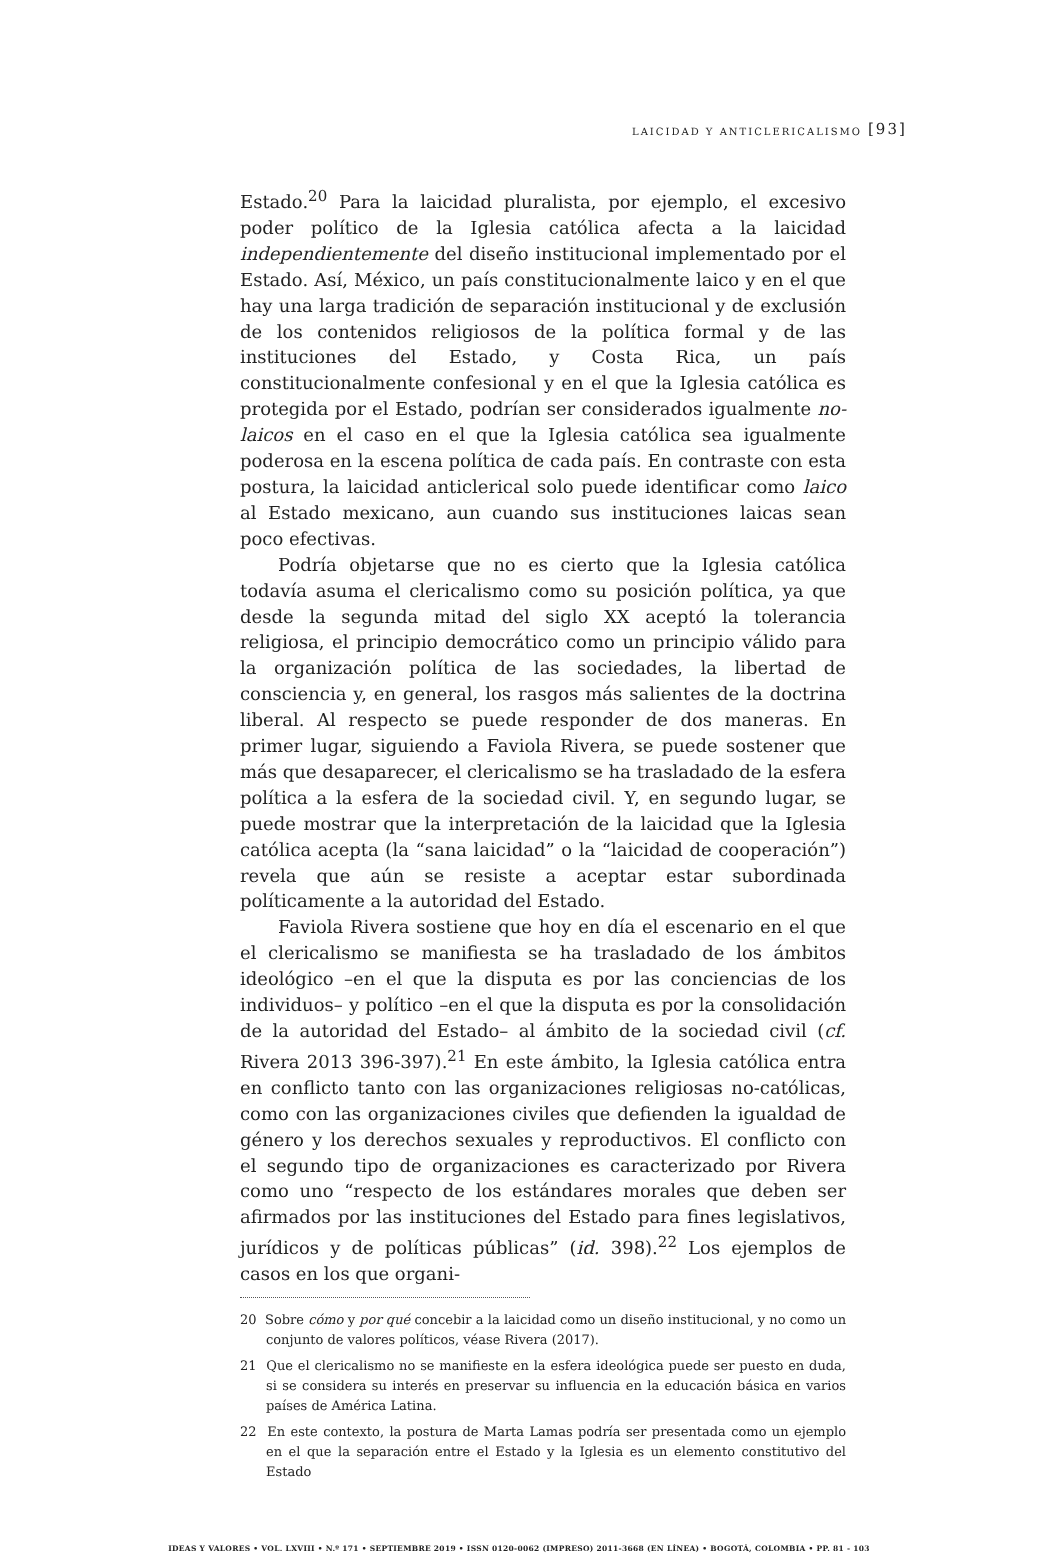LAICIDAD Y ANTICLERICALISMO [93]
Estado.<sup>20</sup> Para la laicidad pluralista, por ejemplo, el excesivo poder político de la Iglesia católica afecta a la laicidad independientemente del diseño institucional implementado por el Estado. Así, México, un país constitucionalmente laico y en el que hay una larga tradición de separación institucional y de exclusión de los contenidos religiosos de la política formal y de las instituciones del Estado, y Costa Rica, un país constitucionalmente confesional y en el que la Iglesia católica es protegida por el Estado, podrían ser considerados igualmente no-laicos en el caso en el que la Iglesia católica sea igualmente poderosa en la escena política de cada país. En contraste con esta postura, la laicidad anticlerical solo puede identificar como laico al Estado mexicano, aun cuando sus instituciones laicas sean poco efectivas.
Podría objetarse que no es cierto que la Iglesia católica todavía asuma el clericalismo como su posición política, ya que desde la segunda mitad del siglo XX aceptó la tolerancia religiosa, el principio democrático como un principio válido para la organización política de las sociedades, la libertad de consciencia y, en general, los rasgos más salientes de la doctrina liberal. Al respecto se puede responder de dos maneras. En primer lugar, siguiendo a Faviola Rivera, se puede sostener que más que desaparecer, el clericalismo se ha trasladado de la esfera política a la esfera de la sociedad civil. Y, en segundo lugar, se puede mostrar que la interpretación de la laicidad que la Iglesia católica acepta (la “sana laicidad” o la “laicidad de cooperación”) revela que aún se resiste a aceptar estar subordinada políticamente a la autoridad del Estado.
Faviola Rivera sostiene que hoy en día el escenario en el que el clericalismo se manifiesta se ha trasladado de los ámbitos ideológico –en el que la disputa es por las conciencias de los individuos– y político –en el que la disputa es por la consolidación de la autoridad del Estado– al ámbito de la sociedad civil (cf. Rivera 2013 396-397).<sup>21</sup> En este ámbito, la Iglesia católica entra en conflicto tanto con las organizaciones religiosas no-católicas, como con las organizaciones civiles que defienden la igualdad de género y los derechos sexuales y reproductivos. El conflicto con el segundo tipo de organizaciones es caracterizado por Rivera como uno “respecto de los estándares morales que deben ser afirmados por las instituciones del Estado para fines legislativos, jurídicos y de políticas públicas” (id. 398).<sup>22</sup> Los ejemplos de casos en los que organi-
20 Sobre cómo y por qué concebir a la laicidad como un diseño institucional, y no como un conjunto de valores políticos, véase Rivera (2017).
21 Que el clericalismo no se manifieste en la esfera ideológica puede ser puesto en duda, si se considera su interés en preservar su influencia en la educación básica en varios países de América Latina.
22 En este contexto, la postura de Marta Lamas podría ser presentada como un ejemplo en el que la separación entre el Estado y la Iglesia es un elemento constitutivo del Estado
IDEAS Y VALORES • VOL. LXVIII • N.º 171 • SEPTIEMBRE 2019 • ISSN 0120-0062 (IMPRESO) 2011-3668 (EN LÍNEA) • BOGOTÁ, COLOMBIA • PP. 81 - 103